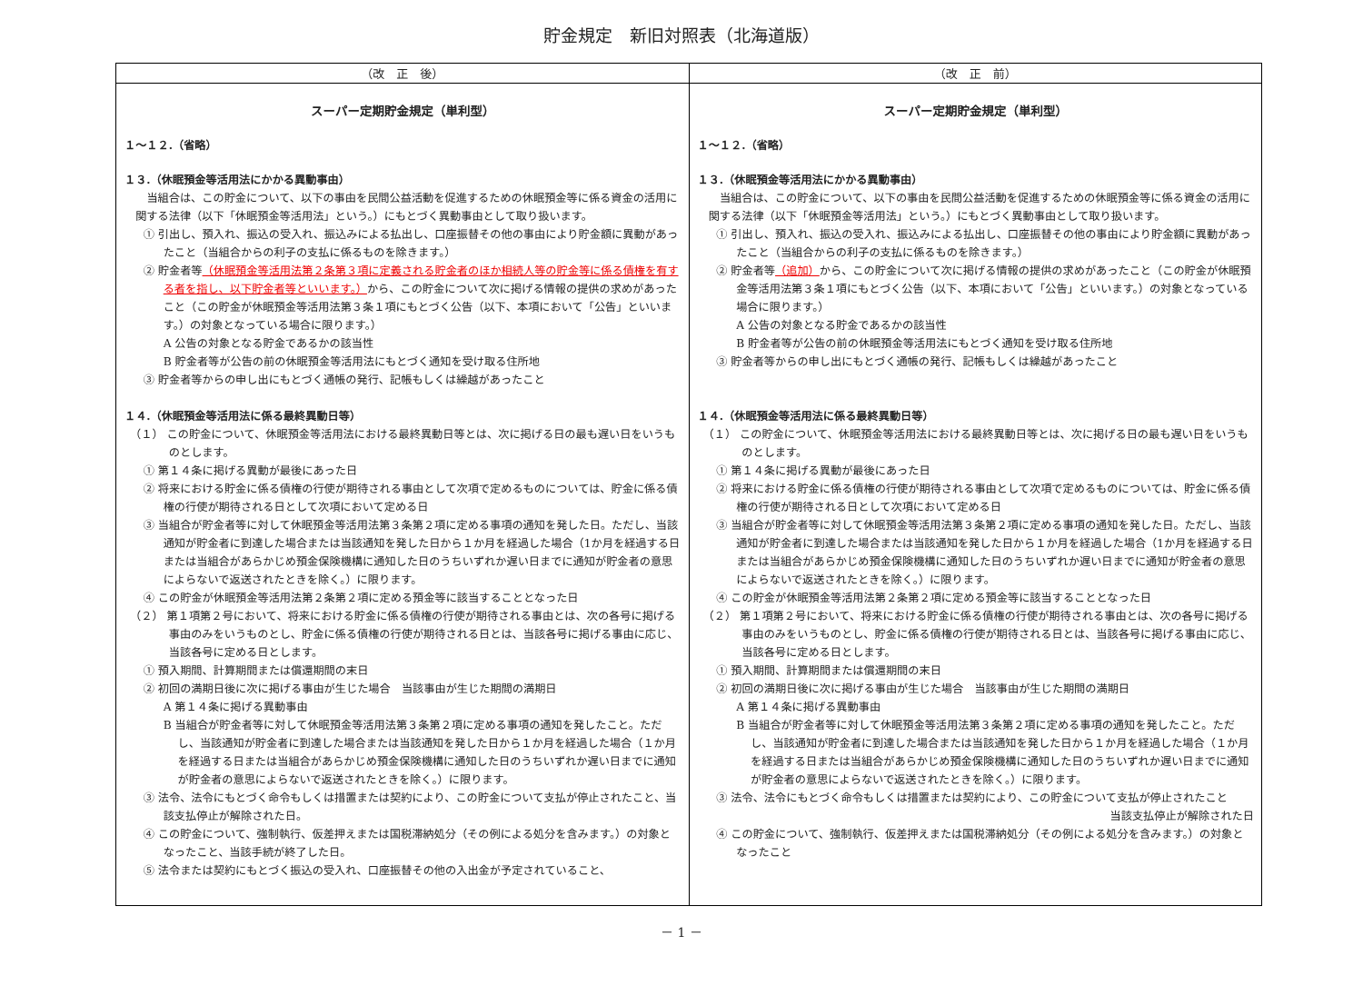貯金規定　新旧対照表（北海道版）
| （改 正 後） | （改 正 前） |
| --- | --- |
| スーパー定期貯金規定（単利型） １～１２.（省略） １３.（休眠預金等活用法にかかる異動事由） 当組合は、この貯金について、以下の事由を民間公益活動を促進するための休眠預金等に係る資金の活用に関する法律（以下「休眠預金等活用法」という。）にもとづく異動事由として取り扱います。 ① 引出し、預入れ、振込の受入れ、振込みによる払出し、口座振替その他の事由により貯金額に異動があったこと（当組合からの利子の支払に係るものを除きます。） ② 貯金者等 （休眠預金等活用法第２条第３項に定義される貯金者のほか相続人等の貯金等に係る債権を有する者を指し、以下貯金者等といいます。） から、この貯金について次に掲げる情報の提供の求めがあったこと（この貯金が休眠預金等活用法第３条１項にもとづく公告（以下、本項において「公告」といいます。）の対象となっている場合に限ります。） A 公告の対象となる貯金であるかの該当性 B 貯金者等が公告の前の休眠預金等活用法にもとづく通知を受け取る住所地 ③ 貯金者等からの申し出にもとづく通帳の発行、記帳もしくは繰越があったこと １４.（休眠預金等活用法に係る最終異動日等） （１） この貯金について、休眠預金等活用法における最終異動日等とは、次に掲げる日の最も遅い日をいうものとします。 ① 第１４条に掲げる異動が最後にあった日 ② 将来における貯金に係る債権の行使が期待される事由として次項で定めるものについては、貯金に係る債権の行使が期待される日として次項において定める日 ③ 当組合が貯金者等に対して休眠預金等活用法第３条第２項に定める事項の通知を発した日。ただし、当該通知が貯金者に到達した場合または当該通知を発した日から１か月を経過した場合（1か月を経過する日または当組合があらかじめ預金保険機構に通知した日のうちいずれか遅い日までに通知が貯金者の意思によらないで返送されたときを除く。）に限ります。 ④ この貯金が休眠預金等活用法第２条第２項に定める預金等に該当することとなった日 （２） 第１項第２号において、将来における貯金に係る債権の行使が期待される事由とは、次の各号に掲げる事由のみをいうものとし、貯金に係る債権の行使が期待される日とは、当該各号に掲げる事由に応じ、当該各号に定める日とします。 ① 預入期間、計算期間または償還期間の末日 ② 初回の満期日後に次に掲げる事由が生じた場合 当該事由が生じた期間の満期日 A 第１４条に掲げる異動事由 B 当組合が貯金者等に対して休眠預金等活用法第３条第２項に定める事項の通知を発したこと。ただし、当該通知が貯金者に到達した場合または当該通知を発した日から１か月を経過した場合（１か月を経過する日または当組合があらかじめ預金保険機構に通知した日のうちいずれか遅い日までに通知が貯金者の意思によらないで返送されたときを除く。）に限ります。 ③ 法令、法令にもとづく命令もしくは措置または契約により、この貯金について支払が停止されたこと、当該支払停止が解除された日。 ④ この貯金について、強制執行、仮差押えまたは国税滞納処分（その例による処分を含みます。）の対象となったこと、当該手続が終了した日。 ⑤ 法令または契約にもとづく振込の受入れ、口座振替その他の入出金が予定されていること、 | スーパー定期貯金規定（単利型） １～１２.（省略） １３.（休眠預金等活用法にかかる異動事由） 当組合は、この貯金について、以下の事由を民間公益活動を促進するための休眠預金等に係る資金の活用に関する法律（以下「休眠預金等活用法」という。）にもとづく異動事由として取り扱います。 ① 引出し、預入れ、振込の受入れ、振込みによる払出し、口座振替その他の事由により貯金額に異動があったこと（当組合からの利子の支払に係るものを除きます。） ② 貯金者等 （追加） から、この貯金について次に掲げる情報の提供の求めがあったこと（この貯金が休眠預金等活用法第３条１項にもとづく公告（以下、本項において「公告」といいます。）の対象となっている場合に限ります。） A 公告の対象となる貯金であるかの該当性 B 貯金者等が公告の前の休眠預金等活用法にもとづく通知を受け取る住所地 ③ 貯金者等からの申し出にもとづく通帳の発行、記帳もしくは繰越があったこと １４.（休眠預金等活用法に係る最終異動日等） （１） この貯金について、休眠預金等活用法における最終異動日等とは、次に掲げる日の最も遅い日をいうものとします。 ① 第１４条に掲げる異動が最後にあった日 ② 将来における貯金に係る債権の行使が期待される事由として次項で定めるものについては、貯金に係る債権の行使が期待される日として次項において定める日 ③ 当組合が貯金者等に対して休眠預金等活用法第３条第２項に定める事項の通知を発した日。ただし、当該通知が貯金者に到達した場合または当該通知を発した日から１か月を経過した場合（1か月を経過する日または当組合があらかじめ預金保険機構に通知した日のうちいずれか遅い日までに通知が貯金者の意思によらないで返送されたときを除く。）に限ります。 ④ この貯金が休眠預金等活用法第２条第２項に定める預金等に該当することとなった日 （２） 第１項第２号において、将来における貯金に係る債権の行使が期待される事由とは、次の各号に掲げる事由のみをいうものとし、貯金に係る債権の行使が期待される日とは、当該各号に掲げる事由に応じ、当該各号に定める日とします。 ① 預入期間、計算期間または償還期間の末日 ② 初回の満期日後に次に掲げる事由が生じた場合 当該事由が生じた期間の満期日 A 第１４条に掲げる異動事由 B 当組合が貯金者等に対して休眠預金等活用法第３条第２項に定める事項の通知を発したこと。ただし、当該通知が貯金者に到達した場合または当該通知を発した日から１か月を経過した場合（１か月を経過する日または当組合があらかじめ預金保険機構に通知した日のうちいずれか遅い日までに通知が貯金者の意思によらないで返送されたときを除く。）に限ります。 ③ 法令、法令にもとづく命令もしくは措置または契約により、この貯金について支払が停止されたこと 当該支払停止が解除された日 ④ この貯金について、強制執行、仮差押えまたは国税滞納処分（その例による処分を含みます。）の対象となったこと |
－ 1 －